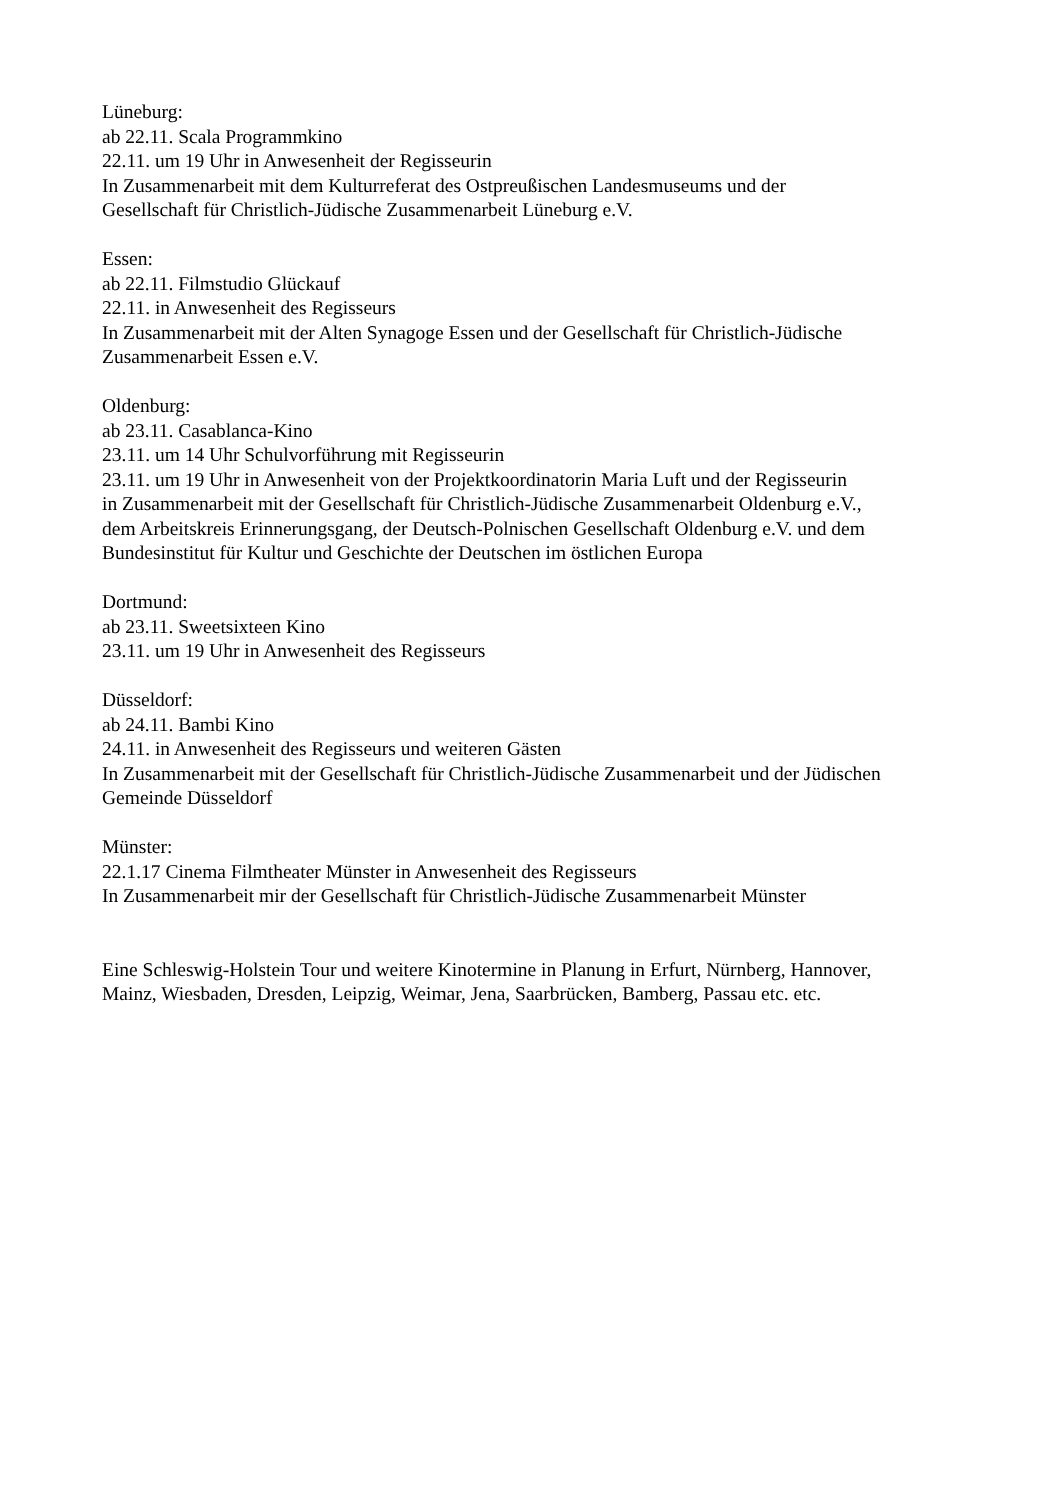Lüneburg:
ab 22.11. Scala Programmkino
22.11. um 19 Uhr in Anwesenheit der Regisseurin
In Zusammenarbeit mit dem Kulturreferat des Ostpreußischen Landesmuseums und der
Gesellschaft für Christlich-Jüdische Zusammenarbeit Lüneburg e.V.
Essen:
ab 22.11. Filmstudio Glückauf
22.11. in Anwesenheit des Regisseurs
In Zusammenarbeit mit der Alten Synagoge Essen und der Gesellschaft für Christlich-Jüdische
Zusammenarbeit Essen e.V.
Oldenburg:
ab 23.11. Casablanca-Kino
23.11. um 14 Uhr Schulvorführung mit Regisseurin
23.11. um 19 Uhr in Anwesenheit von der Projektkoordinatorin Maria Luft und der Regisseurin
in Zusammenarbeit mit der Gesellschaft für Christlich-Jüdische Zusammenarbeit Oldenburg e.V.,
dem Arbeitskreis Erinnerungsgang, der Deutsch-Polnischen Gesellschaft Oldenburg e.V. und dem
Bundesinstitut für Kultur und Geschichte der Deutschen im östlichen Europa
Dortmund:
ab 23.11. Sweetsixteen Kino
23.11. um 19 Uhr in Anwesenheit des Regisseurs
Düsseldorf:
ab 24.11. Bambi Kino
24.11. in Anwesenheit des Regisseurs und weiteren Gästen
In Zusammenarbeit mit der Gesellschaft für Christlich-Jüdische Zusammenarbeit und der Jüdischen
Gemeinde Düsseldorf
Münster:
22.1.17 Cinema Filmtheater Münster in Anwesenheit des Regisseurs
In Zusammenarbeit mir der Gesellschaft für Christlich-Jüdische Zusammenarbeit Münster
Eine Schleswig-Holstein Tour und weitere Kinotermine in Planung in Erfurt, Nürnberg, Hannover,
Mainz, Wiesbaden, Dresden, Leipzig, Weimar, Jena, Saarbrücken, Bamberg, Passau etc. etc.